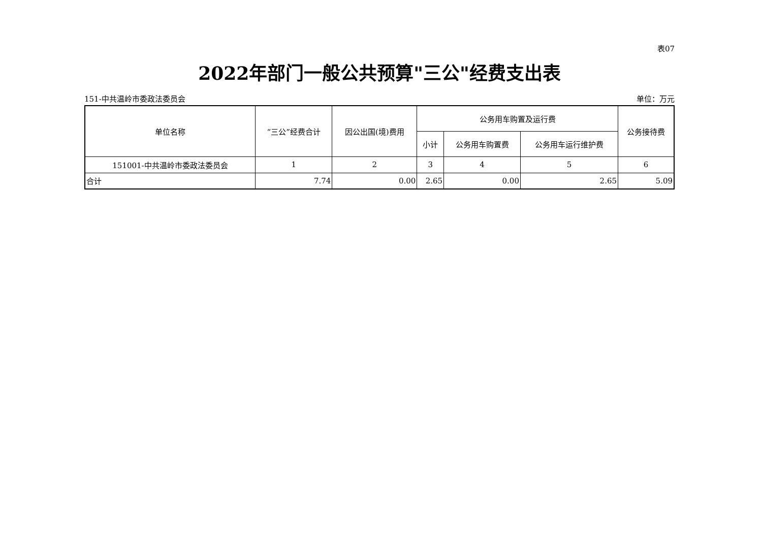表07
2022年部门一般公共预算"三公"经费支出表
151-中共温岭市委政法委员会 单位：万元
| 单位名称 | “三公”经费合计 | 因公出国(境)费用 | 公务用车购置及运行费 | | | 公务接待费 |
| --- | --- | --- | --- | --- | --- | --- |
| | | | 小计 | 公务用车购置费 | 公务用车运行维护费 | |
| 151001-中共温岭市委政法委员会 | 1 | 2 | 3 | 4 | 5 | 6 |
| 合计 | 7.74 | 0.00 | 2.65 | 0.00 | 2.65 | 5.09 |